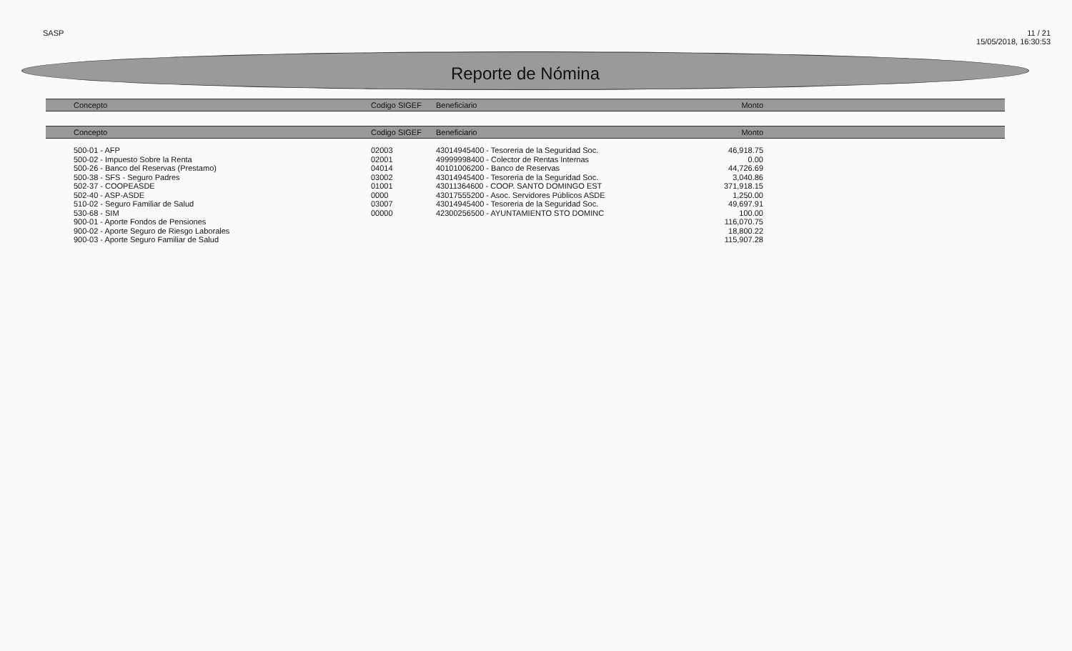SASP 11 / 21
15/05/2018, 16:30:53
Reporte de Nómina
| Concepto | Codigo SIGEF | Beneficiario | Monto | |
| --- | --- | --- | --- | --- |
| Concepto | Codigo SIGEF | Beneficiario | Monto | |
| 500-01 - AFP | 02003 | 43014945400 - Tesoreria de la Seguridad Soc. | 46,918.75 | |
| 500-02 - Impuesto Sobre la Renta | 02001 | 49999998400 - Colector de Rentas Internas | 0.00 | |
| 500-26 - Banco del Reservas (Prestamo) | 04014 | 40101006200 - Banco de Reservas | 44,726.69 | |
| 500-38 - SFS - Seguro Padres | 03002 | 43014945400 - Tesoreria de la Seguridad Soc. | 3,040.86 | |
| 502-37 - COOPEASDE | 01001 | 43011364600 - COOP. SANTO DOMINGO EST | 371,918.15 | |
| 502-40 - ASP-ASDE | 0000 | 43017555200 - Asoc. Servidores Públicos ASDE | 1,250.00 | |
| 510-02 - Seguro Familiar de Salud | 03007 | 43014945400 - Tesoreria de la Seguridad Soc. | 49,697.91 | |
| 530-68 - SIM | 00000 | 42300256500 - AYUNTAMIENTO STO DOMINC | 100.00 | |
| 900-01 - Aporte Fondos de Pensiones | | | 116,070.75 | |
| 900-02 - Aporte Seguro de Riesgo Laborales | | | 18,800.22 | |
| 900-03 - Aporte Seguro Familiar de Salud | | | 115,907.28 | |